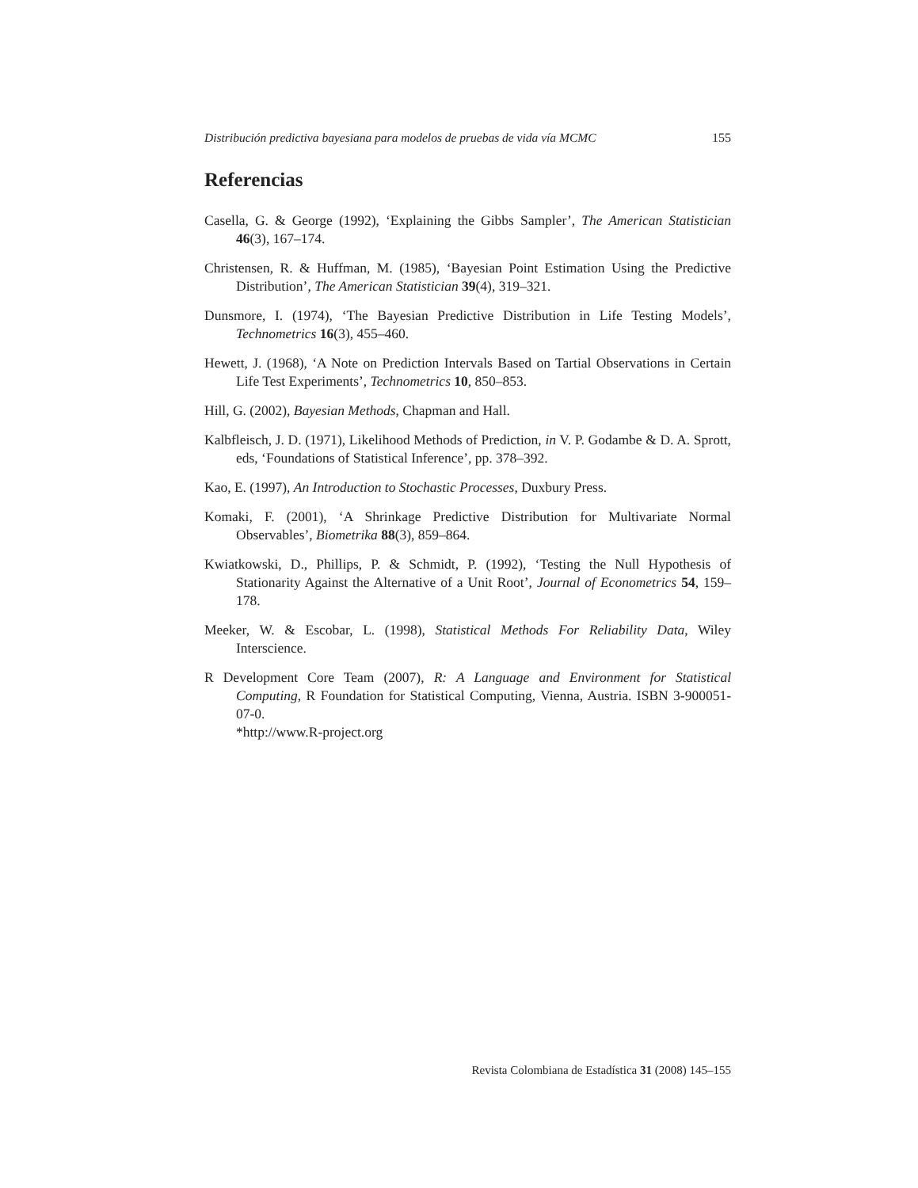Distribución predictiva bayesiana para modelos de pruebas de vida vía MCMC 155
Referencias
Casella, G. & George (1992), ‘Explaining the Gibbs Sampler’, The American Statistician 46(3), 167–174.
Christensen, R. & Huffman, M. (1985), ‘Bayesian Point Estimation Using the Predictive Distribution’, The American Statistician 39(4), 319–321.
Dunsmore, I. (1974), ‘The Bayesian Predictive Distribution in Life Testing Models’, Technometrics 16(3), 455–460.
Hewett, J. (1968), ‘A Note on Prediction Intervals Based on Tartial Observations in Certain Life Test Experiments’, Technometrics 10, 850–853.
Hill, G. (2002), Bayesian Methods, Chapman and Hall.
Kalbfleisch, J. D. (1971), Likelihood Methods of Prediction, in V. P. Godambe & D. A. Sprott, eds, ‘Foundations of Statistical Inference’, pp. 378–392.
Kao, E. (1997), An Introduction to Stochastic Processes, Duxbury Press.
Komaki, F. (2001), ‘A Shrinkage Predictive Distribution for Multivariate Normal Observables’, Biometrika 88(3), 859–864.
Kwiatkowski, D., Phillips, P. & Schmidt, P. (1992), ‘Testing the Null Hypothesis of Stationarity Against the Alternative of a Unit Root’, Journal of Econometrics 54, 159–178.
Meeker, W. & Escobar, L. (1998), Statistical Methods For Reliability Data, Wiley Interscience.
R Development Core Team (2007), R: A Language and Environment for Statistical Computing, R Foundation for Statistical Computing, Vienna, Austria. ISBN 3-900051-07-0.
*http://www.R-project.org
Revista Colombiana de Estadística 31 (2008) 145–155